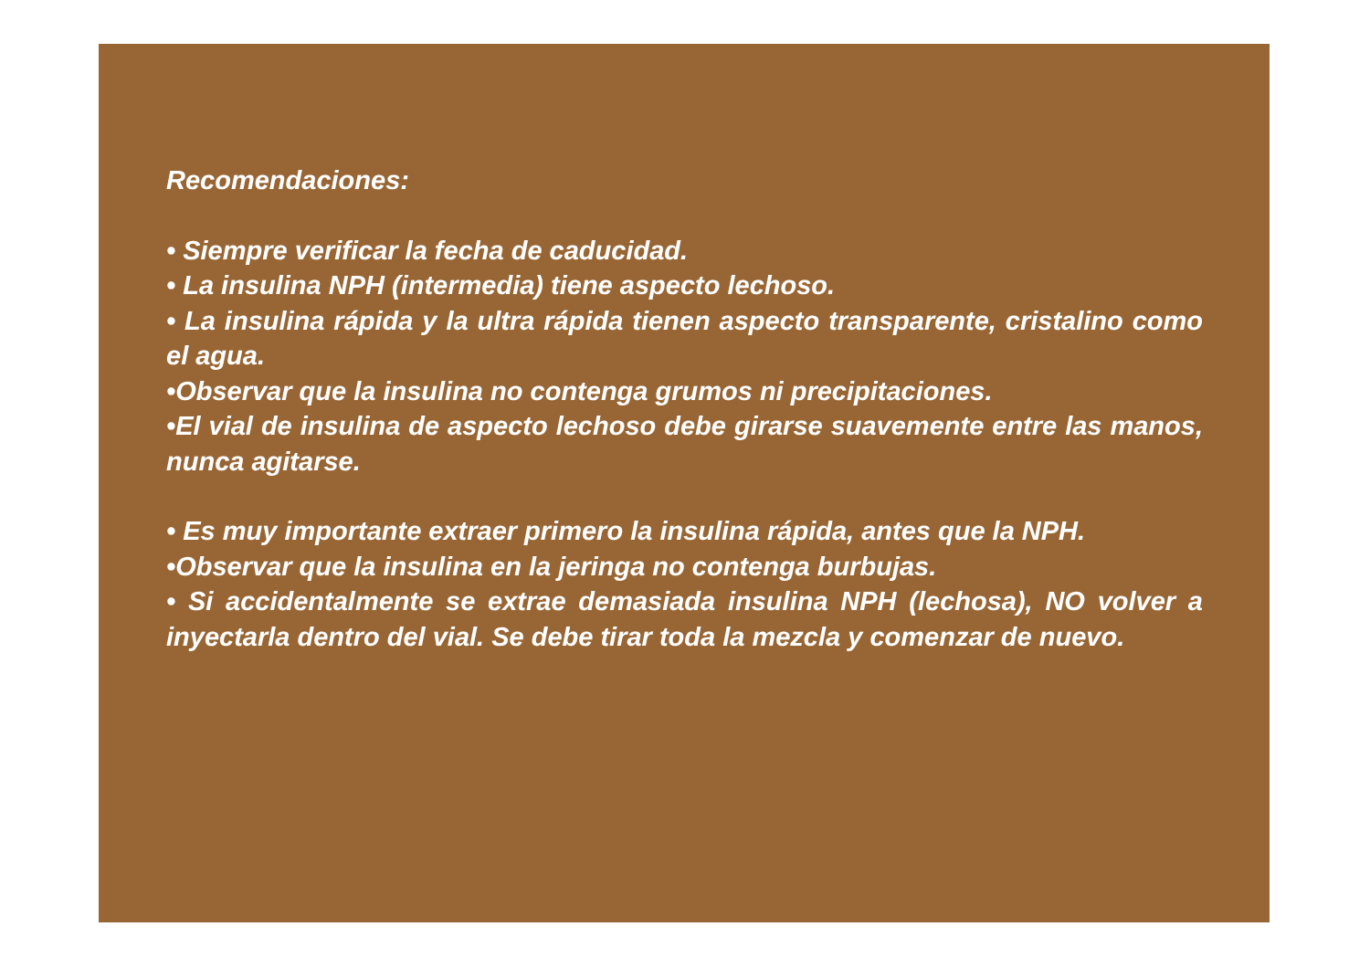Recomendaciones:
• Siempre verificar la fecha de caducidad.
• La insulina NPH (intermedia) tiene aspecto lechoso.
• La insulina rápida y la ultra rápida tienen aspecto transparente, cristalino como el agua.
•Observar que la insulina no contenga grumos ni precipitaciones.
•El vial de insulina de aspecto lechoso debe girarse suavemente entre las manos, nunca agitarse.
• Es muy importante extraer primero la insulina rápida, antes que la NPH.
•Observar que la insulina en la jeringa no contenga burbujas.
• Si accidentalmente se extrae demasiada insulina NPH (lechosa), NO volver a inyectarla dentro del vial. Se debe tirar toda la mezcla y comenzar de nuevo.